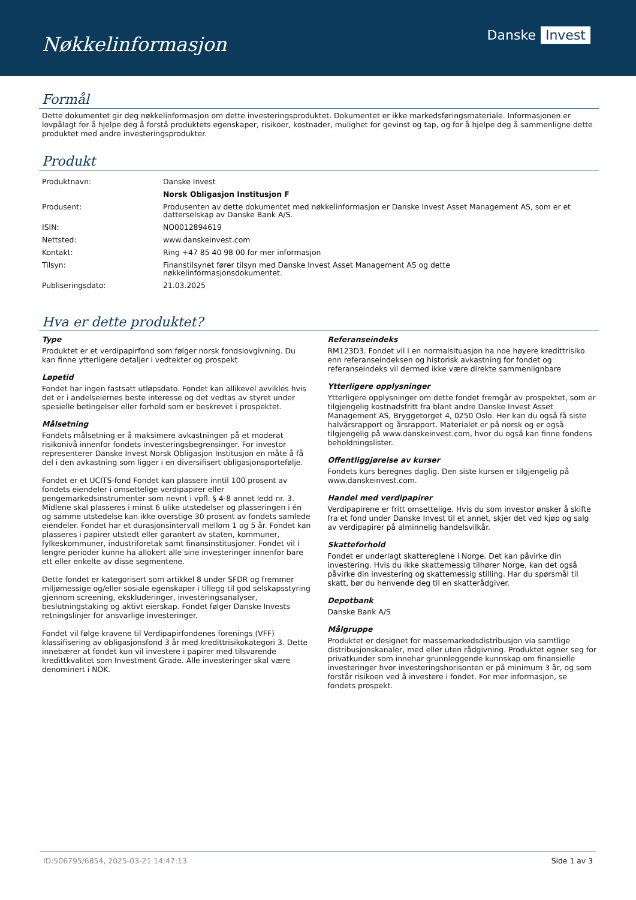Nøkkelinformasjon
Danske Invest
Formål
Dette dokumentet gir deg nøkkelinformasjon om dette investeringsproduktet. Dokumentet er ikke markedsføringsmateriale. Informasjonen er lovpålagt for å hjelpe deg å forstå produktets egenskaper, risikoer, kostnader, mulighet for gevinst og tap, og for å hjelpe deg å sammenligne dette produktet med andre investeringsprodukter.
Produkt
| Produktnavn: | Danske Invest |
| | Norsk Obligasjon Institusjon F |
| Produsent: | Produsenten av dette dokumentet med nøkkelinformasjon er Danske Invest Asset Management AS, som er et datterselskap av Danske Bank A/S. |
| ISIN: | NO0012894619 |
| Nettsted: | www.danskeinvest.com |
| Kontakt: | Ring +47 85 40 98 00 for mer informasjon |
| Tilsyn: | Finanstilsynet fører tilsyn med Danske Invest Asset Management AS og dette nøkkelinformasjonsdokumentet. |
| Publiseringsdato: | 21.03.2025 |
Hva er dette produktet?
Type
Produktet er et verdipapirfond som følger norsk fondslovgivning. Du kan finne ytterligere detaljer i vedtekter og prospekt.
Løpetid
Fondet har ingen fastsatt utløpsdato. Fondet kan allikevel avvikles hvis det er i andelseiernes beste interesse og det vedtas av styret under spesielle betingelser eller forhold som er beskrevet i prospektet.
Målsetning
Fondets målsetning er å maksimere avkastningen på et moderat risikonivå innenfor fondets investeringsbegrensinger. For investor representerer Danske Invest Norsk Obligasjon Institusjon en måte å få del i den avkastning som ligger i en diversifisert obligasjonsportefølje.
Fondet er et UCITS-fond Fondet kan plassere inntil 100 prosent av fondets eiendeler i omsettelige verdipapirer eller pengemarkedsinstrumenter som nevnt i vpfl. § 4-8 annet ledd nr. 3. Midlene skal plasseres i minst 6 ulike utstedelser og plasseringen i én og samme utstedelse kan ikke overstige 30 prosent av fondets samlede eiendeler. Fondet har et durasjonsintervall mellom 1 og 5 år. Fondet kan plasseres i papirer utstedt eller garantert av staten, kommuner, fylkeskommuner, industriforetak samt finansinstitusjoner. Fondet vil i lengre perioder kunne ha allokert alle sine investeringer innenfor bare ett eller enkelte av disse segmentene.
Dette fondet er kategorisert som artikkel 8 under SFDR og fremmer miljømessige og/eller sosiale egenskaper i tillegg til god selskapsstyring gjennom screening, ekskluderinger, investeringsanalyser, beslutningstaking og aktivt eierskap. Fondet følger Danske Invests retningslinjer for ansvarlige investeringer.
Fondet vil følge kravene til Verdipapirfondenes forenings (VFF) klassifisering av obligasjonsfond 3 år med kredittrisikokategori 3. Dette innebærer at fondet kun vil investere i papirer med tilsvarende kredittkvalitet som Investment Grade. Alle investeringer skal være denominert i NOK.
Referanseindeks
RM123D3. Fondet vil i en normalsituasjon ha noe høyere kredittrisiko enn referanseindeksen og historisk avkastning for fondet og referanseindeks vil dermed ikke være direkte sammenlignbare
Ytterligere opplysninger
Ytterligere opplysninger om dette fondet fremgår av prospektet, som er tilgjengelig kostnadsfritt fra blant andre Danske Invest Asset Management AS, Bryggetorget 4, 0250 Oslo. Her kan du også få siste halvårsrapport og årsrapport. Materialet er på norsk og er også tilgjengelig på www.danskeinvest.com, hvor du også kan finne fondens beholdningslister.
Offentliggjørelse av kurser
Fondets kurs beregnes daglig. Den siste kursen er tilgjengelig på www.danskeinvest.com.
Handel med verdipapirer
Verdipapirene er fritt omsettelige. Hvis du som investor ønsker å skifte fra et fond under Danske Invest til et annet, skjer det ved kjøp og salg av verdipapirer på alminnelig handelsvilkår.
Skatteforhold
Fondet er underlagt skattereglene i Norge. Det kan påvirke din investering. Hvis du ikke skattemessig tilhører Norge, kan det også påvirke din investering og skattemessig stilling. Har du spørsmål til skatt, bør du henvende deg til en skatterådgiver.
Depotbank
Danske Bank A/S
Målgruppe
Produktet er designet for massemarkedsdistribusjon via samtlige distribusjonskanaler, med eller uten rådgivning. Produktet egner seg for privatkunder som innehar grunnleggende kunnskap om finansielle investeringer hvor investeringshorisonten er på minimum 3 år, og som forstår risikoen ved å investere i fondet. For mer informasjon, se fondets prospekt.
ID:506795/6854, 2025-03-21 14:47:13 Side 1 av 3